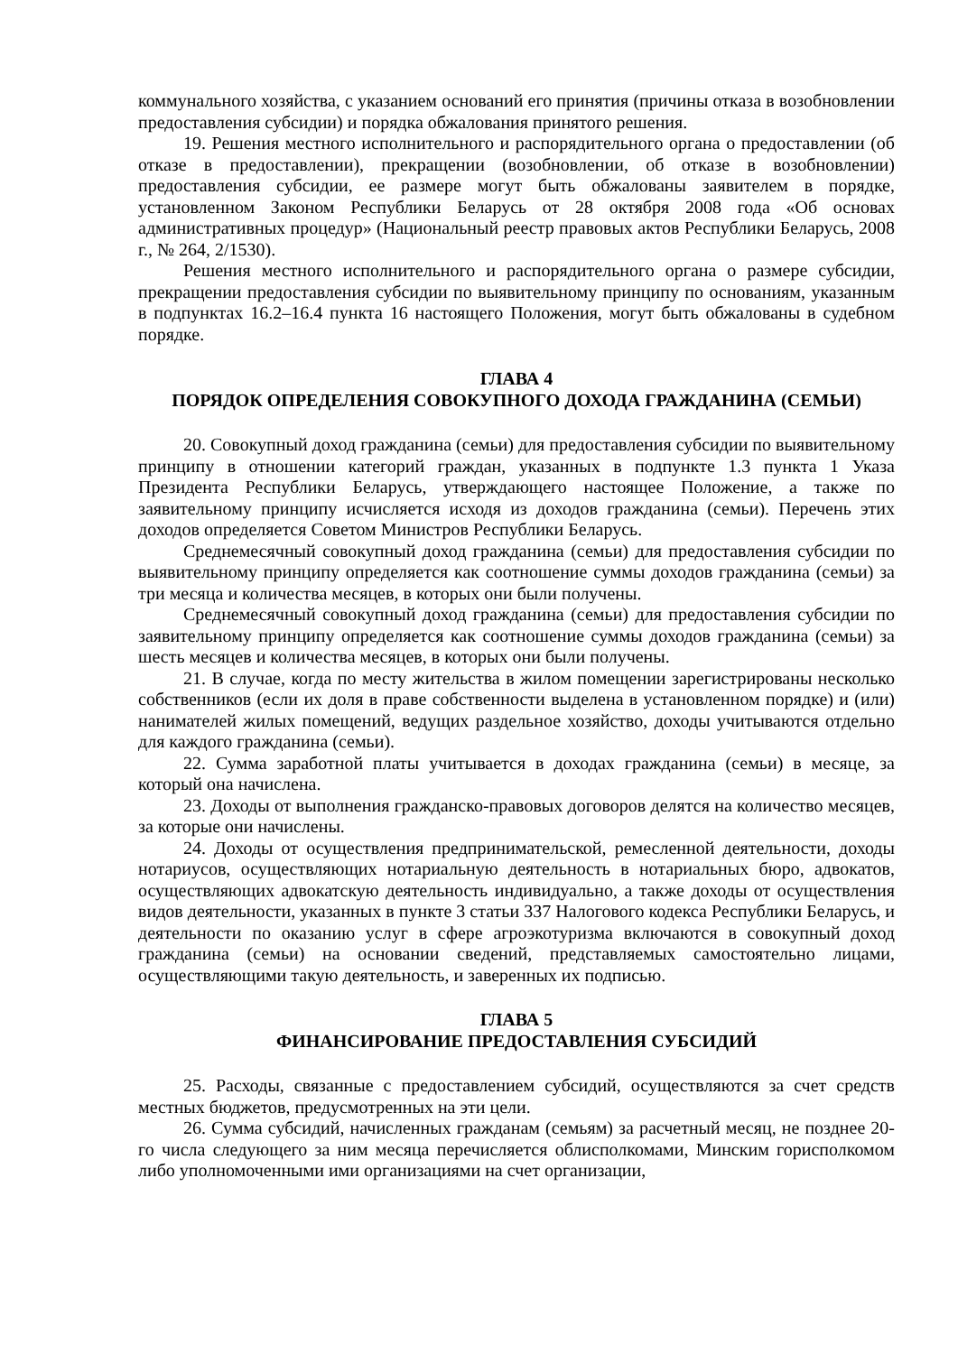коммунального хозяйства, с указанием оснований его принятия (причины отказа в возобновлении предоставления субсидии) и порядка обжалования принятого решения.
19. Решения местного исполнительного и распорядительного органа о предоставлении (об отказе в предоставлении), прекращении (возобновлении, об отказе в возобновлении) предоставления субсидии, ее размере могут быть обжалованы заявителем в порядке, установленном Законом Республики Беларусь от 28 октября 2008 года «Об основах административных процедур» (Национальный реестр правовых актов Республики Беларусь, 2008 г., № 264, 2/1530).
Решения местного исполнительного и распорядительного органа о размере субсидии, прекращении предоставления субсидии по выявительному принципу по основаниям, указанным в подпунктах 16.2–16.4 пункта 16 настоящего Положения, могут быть обжалованы в судебном порядке.
ГЛАВА 4
ПОРЯДОК ОПРЕДЕЛЕНИЯ СОВОКУПНОГО ДОХОДА ГРАЖДАНИНА (СЕМЬИ)
20. Совокупный доход гражданина (семьи) для предоставления субсидии по выявительному принципу в отношении категорий граждан, указанных в подпункте 1.3 пункта 1 Указа Президента Республики Беларусь, утверждающего настоящее Положение, а также по заявительному принципу исчисляется исходя из доходов гражданина (семьи). Перечень этих доходов определяется Советом Министров Республики Беларусь.
Среднемесячный совокупный доход гражданина (семьи) для предоставления субсидии по выявительному принципу определяется как соотношение суммы доходов гражданина (семьи) за три месяца и количества месяцев, в которых они были получены.
Среднемесячный совокупный доход гражданина (семьи) для предоставления субсидии по заявительному принципу определяется как соотношение суммы доходов гражданина (семьи) за шесть месяцев и количества месяцев, в которых они были получены.
21. В случае, когда по месту жительства в жилом помещении зарегистрированы несколько собственников (если их доля в праве собственности выделена в установленном порядке) и (или) нанимателей жилых помещений, ведущих раздельное хозяйство, доходы учитываются отдельно для каждого гражданина (семьи).
22. Сумма заработной платы учитывается в доходах гражданина (семьи) в месяце, за который она начислена.
23. Доходы от выполнения гражданско-правовых договоров делятся на количество месяцев, за которые они начислены.
24. Доходы от осуществления предпринимательской, ремесленной деятельности, доходы нотариусов, осуществляющих нотариальную деятельность в нотариальных бюро, адвокатов, осуществляющих адвокатскую деятельность индивидуально, а также доходы от осуществления видов деятельности, указанных в пункте 3 статьи 337 Налогового кодекса Республики Беларусь, и деятельности по оказанию услуг в сфере агроэкотуризма включаются в совокупный доход гражданина (семьи) на основании сведений, представляемых самостоятельно лицами, осуществляющими такую деятельность, и заверенных их подписью.
ГЛАВА 5
ФИНАНСИРОВАНИЕ ПРЕДОСТАВЛЕНИЯ СУБСИДИЙ
25. Расходы, связанные с предоставлением субсидий, осуществляются за счет средств местных бюджетов, предусмотренных на эти цели.
26. Сумма субсидий, начисленных гражданам (семьям) за расчетный месяц, не позднее 20-го числа следующего за ним месяца перечисляется облисполкомами, Минским горисполкомом либо уполномоченными ими организациями на счет организации,